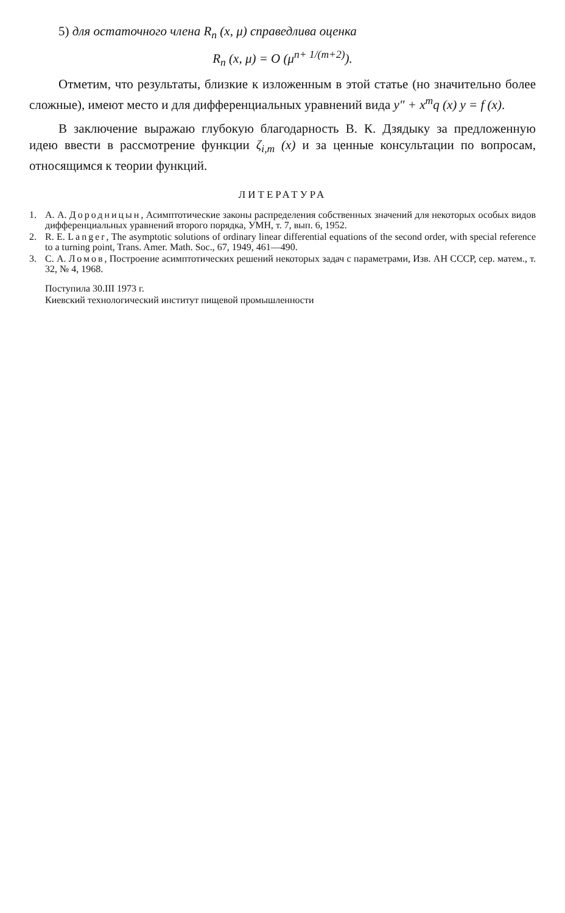5) для остаточного члена R<sub>n</sub> (x, μ) справедлива оценка
R<sub>n</sub> (x, μ) = O (μ<sup>n+ 1/(m+2)</sup>).
Отметим, что результаты, близкие к изложенным в этой статье (но значительно более сложные), имеют место и для дифференциальных уравнений вида y″ + x<sup>m</sup>q (x) y = f (x).
В заключение выражаю глубокую благодарность В. К. Дзядыку за предложенную идею ввести в рассмотрение функции ζ<sub>i,m</sub> (x) и за ценные консультации по вопросам, относящимся к теории функций.
ЛИТЕРАТУРА
1. А. А. Дородницын, Асимптотические законы распределения собственных значений для некоторых особых видов дифференциальных уравнений второго порядка, УМН, т. 7, вып. 6, 1952.
2. R. E. Langer, The asymptotic solutions of ordinary linear differential equations of the second order, with special reference to a turning point, Trans. Amer. Math. Soc., 67, 1949, 461—490.
3. С. А. Ломов, Построение асимптотических решений некоторых задач с параметрами, Изв. АН СССР, сер. матем., т. 32, № 4, 1968.
Поступила 30.III 1973 г.
Киевский технологический институт пищевой промышленности